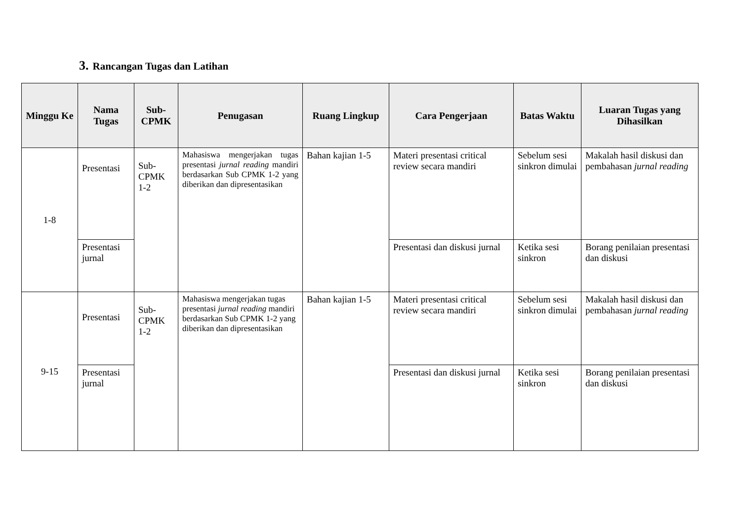3. Rancangan Tugas dan Latihan
| Minggu Ke | Nama Tugas | Sub-CPMK | Penugasan | Ruang Lingkup | Cara Pengerjaan | Batas Waktu | Luaran Tugas yang Dihasilkan |
| --- | --- | --- | --- | --- | --- | --- | --- |
| 1-8 | Presentasi | Sub-CPMK 1-2 | Mahasiswa mengerjakan tugas presentasi jurnal reading mandiri berdasarkan Sub CPMK 1-2 yang diberikan dan dipresentasikan | Bahan kajian 1-5 | Materi presentasi critical review secara mandiri | Sebelum sesi sinkron dimulai | Makalah hasil diskusi dan pembahasan jurnal reading |
| | Presentasi jurnal | | | | Presentasi dan diskusi jurnal | Ketika sesi sinkron | Borang penilaian presentasi dan diskusi |
| 9-15 | Presentasi | Sub-CPMK 1-2 | Mahasiswa mengerjakan tugas presentasi jurnal reading mandiri berdasarkan Sub CPMK 1-2 yang diberikan dan dipresentasikan | Bahan kajian 1-5 | Materi presentasi critical review secara mandiri | Sebelum sesi sinkron dimulai | Makalah hasil diskusi dan pembahasan jurnal reading |
| | Presentasi jurnal | | | | Presentasi dan diskusi jurnal | Ketika sesi sinkron | Borang penilaian presentasi dan diskusi |